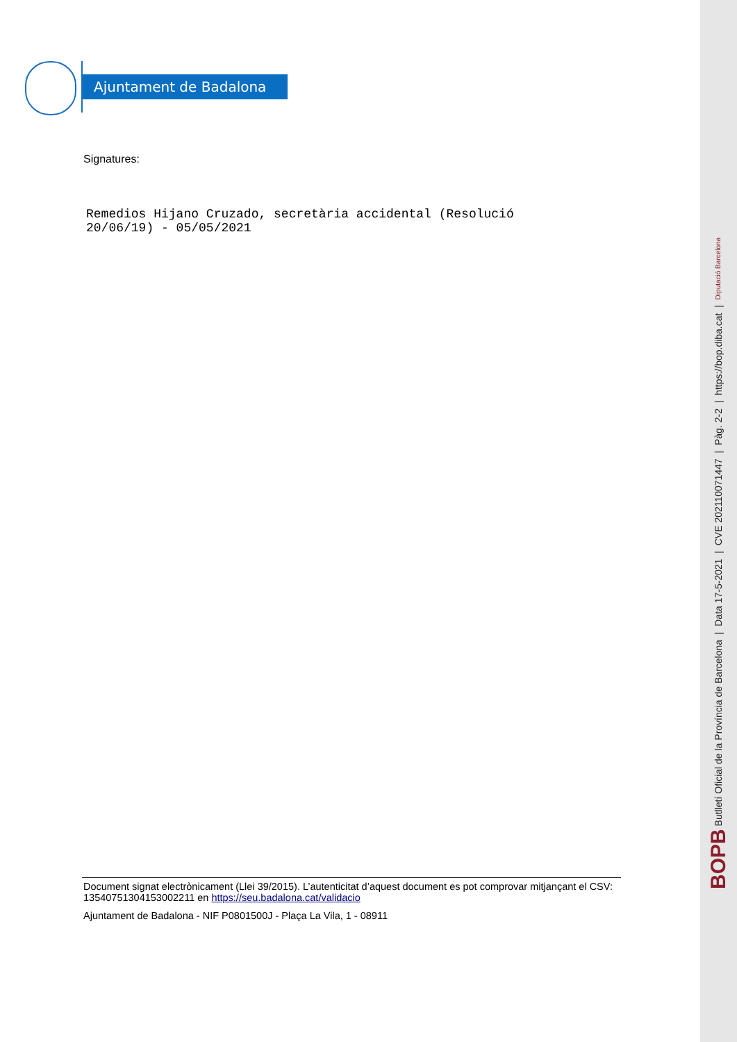Ajuntament de Badalona
Signatures:
Remedios Hijano Cruzado, secretària accidental (Resolució
20/06/19) - 05/05/2021
Document signat electrònicament (Llei 39/2015). L’autenticitat d’aquest document es pot comprovar mitjançant el CSV: 13540751304153002211 en https://seu.badalona.cat/validacio
Ajuntament de Badalona - NIF P0801500J - Plaça La Vila, 1 - 08911
BOPB Butlletí Oficial de la Província de Barcelona | Data 17-5-2021 | CVE 202110071447 | Pàg. 2-2 | https://bop.diba.cat | Diputació Barcelona